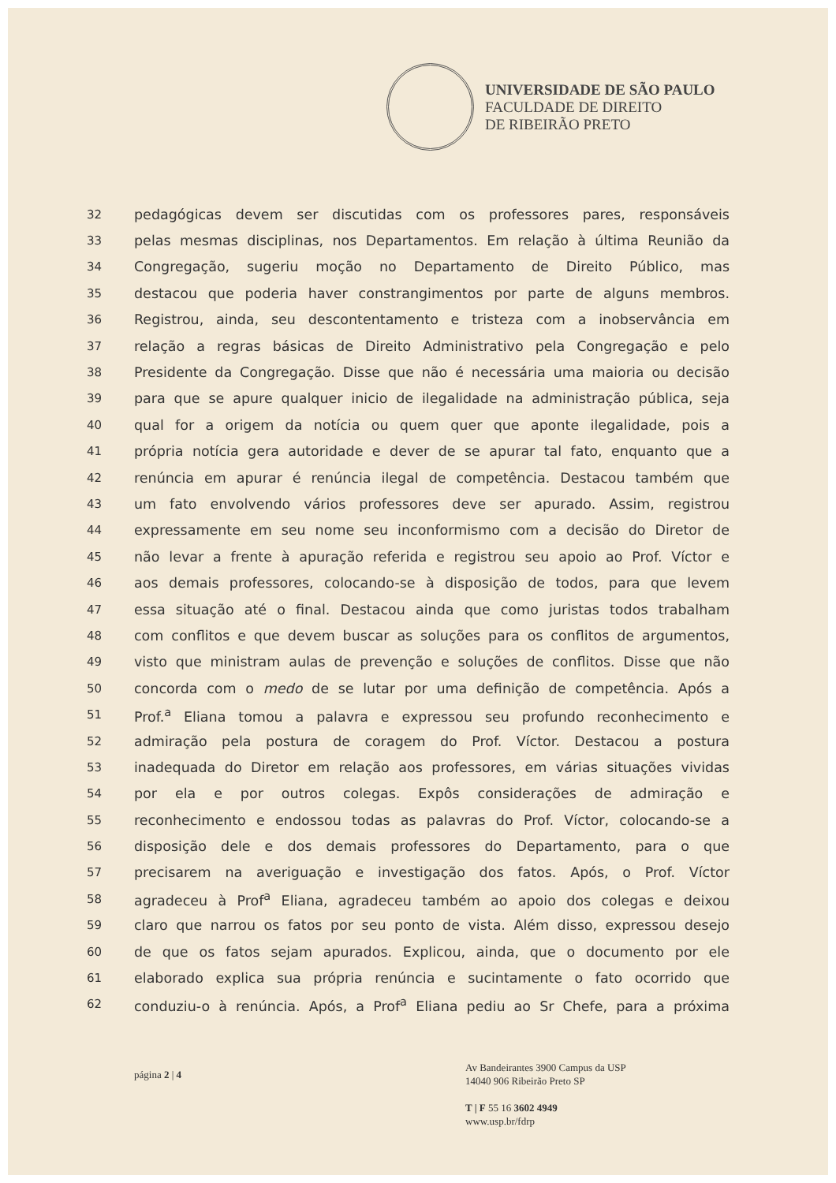UNIVERSIDADE DE SÃO PAULO
FACULDADE DE DIREITO
DE RIBEIRÃO PRETO
32 pedagógicas devem ser discutidas com os professores pares, responsáveis
33 pelas mesmas disciplinas, nos Departamentos. Em relação à última Reunião da
34 Congregação, sugeriu moção no Departamento de Direito Público, mas
35 destacou que poderia haver constrangimentos por parte de alguns membros.
36 Registrou, ainda, seu descontentamento e tristeza com a inobservância em
37 relação a regras básicas de Direito Administrativo pela Congregação e pelo
38 Presidente da Congregação. Disse que não é necessária uma maioria ou decisão
39 para que se apure qualquer inicio de ilegalidade na administração pública, seja
40 qual for a origem da notícia ou quem quer que aponte ilegalidade, pois a
41 própria notícia gera autoridade e dever de se apurar tal fato, enquanto que a
42 renúncia em apurar é renúncia ilegal de competência. Destacou também que
43 um fato envolvendo vários professores deve ser apurado. Assim, registrou
44 expressamente em seu nome seu inconformismo com a decisão do Diretor de
45 não levar a frente à apuração referida e registrou seu apoio ao Prof. Víctor e
46 aos demais professores, colocando-se à disposição de todos, para que levem
47 essa situação até o final. Destacou ainda que como juristas todos trabalham
48 com conflitos e que devem buscar as soluções para os conflitos de argumentos,
49 visto que ministram aulas de prevenção e soluções de conflitos. Disse que não
50 concorda com o medo de se lutar por uma definição de competência. Após a
51 Prof.<sup>a</sup> Eliana tomou a palavra e expressou seu profundo reconhecimento e
52 admiração pela postura de coragem do Prof. Víctor. Destacou a postura
53 inadequada do Diretor em relação aos professores, em várias situações vividas
54 por ela e por outros colegas. Expôs considerações de admiração e
55 reconhecimento e endossou todas as palavras do Prof. Víctor, colocando-se a
56 disposição dele e dos demais professores do Departamento, para o que
57 precisarem na averiguação e investigação dos fatos. Após, o Prof. Víctor
58 agradeceu à Prof<sup>a</sup> Eliana, agradeceu também ao apoio dos colegas e deixou
59 claro que narrou os fatos por seu ponto de vista. Além disso, expressou desejo
60 de que os fatos sejam apurados. Explicou, ainda, que o documento por ele
61 elaborado explica sua própria renúncia e sucintamente o fato ocorrido que
62 conduziu-o à renúncia. Após, a Prof<sup>a</sup> Eliana pediu ao Sr Chefe, para a próxima
página 2 | 4
Av Bandeirantes 3900 Campus da USP
14040 906 Ribeirão Preto SP
T | F 55 16 3602 4949
www.usp.br/fdrp